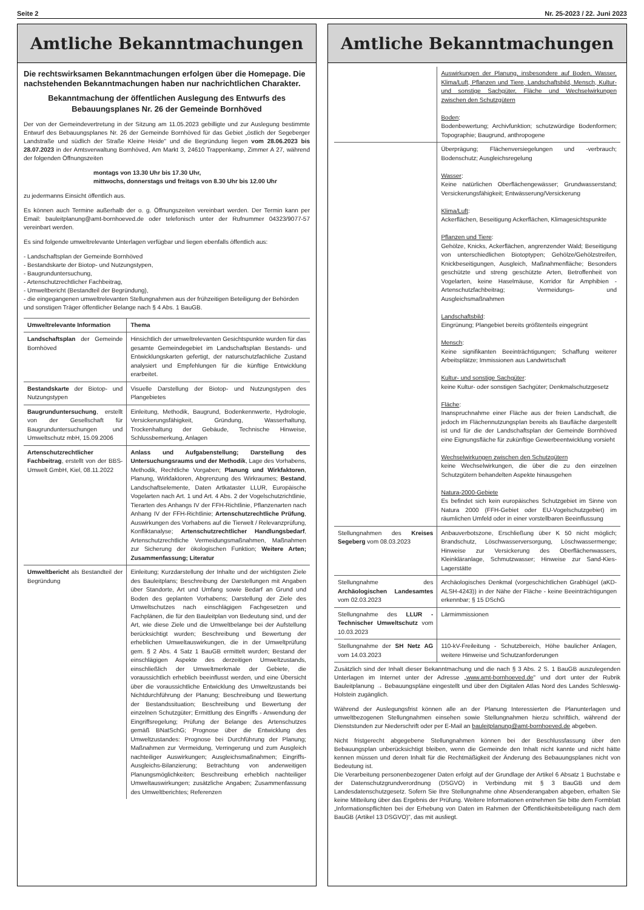Seite 2 Nr. 25-2023 / 22. Juni 2023
Amtliche Bekanntmachungen
Die rechtswirksamen Bekanntmachungen erfolgen über die Homepage. Die nachstehenden Bekanntmachungen haben nur nachrichtlichen Charakter.
Bekanntmachung der öffentlichen Auslegung des Entwurfs des Bebauungsplanes Nr. 26 der Gemeinde Bornhöved
Der von der Gemeindevertretung in der Sitzung am 11.05.2023 gebilligte und zur Auslegung bestimmte Entwurf des Bebauungsplanes Nr. 26 der Gemeinde Bornhöved für das Gebiet „östlich der Segeberger Landstraße und südlich der Straße Kleine Heide" und die Begründung liegen vom 28.06.2023 bis 28.07.2023 in der Amtsverwaltung Bornhöved, Am Markt 3, 24610 Trappenkamp, Zimmer A 27, während der folgenden Öffnungszeiten
montags von 13.30 Uhr bis 17.30 Uhr,
mittwochs, donnerstags und freitags von 8.30 Uhr bis 12.00 Uhr
zu jedermanns Einsicht öffentlich aus.
Es können auch Termine außerhalb der o. g. Öffnungszeiten vereinbart werden. Der Termin kann per Email: bauleitplanung@amt-bornhoeved.de oder telefonisch unter der Rufnummer 04323/9077-57 vereinbart werden.
Es sind folgende umweltrelevante Unterlagen verfügbar und liegen ebenfalls öffentlich aus:
- Landschaftsplan der Gemeinde Bornhöved
- Bestandskarte der Biotop- und Nutzungstypen,
- Baugrunduntersuchung,
- Artenschutzrechtlicher Fachbeitrag,
- Umweltbericht (Bestandteil der Begründung),
- die eingegangenen umweltrelevanten Stellungnahmen aus der frühzeitigen Beteiligung der Behörden und sonstigen Träger öffentlicher Belange nach § 4 Abs. 1 BauGB.
| Umweltrelevante Information | Thema |
| --- | --- |
| Landschaftsplan der Gemeinde Bornhöved | Hinsichtlich der umweltrelevanten Gesichtspunkte wurden für das gesamte Gemeindegebiet im Landschaftsplan Bestands- und Entwicklungskarten gefertigt, der naturschutzfachliche Zustand analysiert und Empfehlungen für die künftige Entwicklung erarbeitet. |
| Bestandskarte der Biotop- und Nutzungstypen | Visuelle Darstellung der Biotop- und Nutzungstypen des Plangebietes |
| Baugrunduntersuchung , erstellt von der Gesellschaft für Baugrunduntersuchungen und Umweltschutz mbH, 15.09.2006 | Einleitung, Methodik, Baugrund, Bodenkennwerte, Hydrologie, Versickerungsfähigkeit, Gründung, Wasserhaltung, Trockenhaltung der Gebäude, Technische Hinweise, Schlussbemerkung, Anlagen |
| Artenschutzrechtlicher Fachbeitrag , erstellt von der BBS-Umwelt GmbH, Kiel, 08.11.2022 | Anlass und Aufgabenstellung; Darstellung des Untersuchungsraums und der Methodik , Lage des Vorhabens, Methodik, Rechtliche Vorgaben; Planung und Wirkfaktoren , Planung, Wirkfaktoren, Abgrenzung des Wirkraumes; Bestand , Landschaftselemente, Daten Artkataster LLUR, Europäische Vogelarten nach Art. 1 und Art. 4 Abs. 2 der Vogelschutzrichtlinie, Tierarten des Anhangs IV der FFH-Richtlinie, Pflanzenarten nach Anhang IV der FFH-Richtlinie; Artenschutzrechtliche Prüfung , Auswirkungen des Vorhabens auf die Tierwelt / Relevanzprüfung, Konfliktanalyse; Artenschutzrechtlicher Handlungsbedarf , Artenschutzrechtliche Vermeidungsmaßnahmen, Maßnahmen zur Sicherung der ökologischen Funktion; Weitere Arten; Zusammenfassung; Literatur |
| Umweltbericht als Bestandteil der Begründung | Einleitung; Kurzdarstellung der Inhalte und der wichtigsten Ziele des Bauleitplans; Beschreibung der Darstellungen mit Angaben über Standorte, Art und Umfang sowie Bedarf an Grund und Boden des geplanten Vorhabens; Darstellung der Ziele des Umweltschutzes nach einschlägigen Fachgesetzen und Fachplänen, die für den Bauleitplan von Bedeutung sind, und der Art, wie diese Ziele und die Umweltbelange bei der Aufstellung berücksichtigt wurden; Beschreibung und Bewertung der erheblichen Umweltauswirkungen, die in der Umweltprüfung gem. § 2 Abs. 4 Satz 1 BauGB ermittelt wurden; Bestand der einschlägigen Aspekte des derzeitigen Umweltzustands, einschließlich der Umweltmerkmale der Gebiete, die voraussichtlich erheblich beeinflusst werden, und eine Übersicht über die voraussichtliche Entwicklung des Umweltzustands bei Nichtdurchführung der Planung; Beschreibung und Bewertung der Bestandssituation; Beschreibung und Bewertung der einzelnen Schutzgüter; Ermittlung des Eingriffs - Anwendung der Eingriffsregelung; Prüfung der Belange des Artenschutzes gemäß BNatSchG; Prognose über die Entwicklung des Umweltzustandes: Prognose bei Durchführung der Planung; Maßnahmen zur Vermeidung, Verringerung und zum Ausgleich nachteiliger Auswirkungen; Ausgleichsmaßnahmen; Eingriffs-Ausgleichs-Bilanzierung; Betrachtung von anderweitigen Planungsmöglichkeiten; Beschreibung erheblich nachteiliger Umweltauswirkungen; zusätzliche Angaben; Zusammenfassung des Umweltberichtes; Referenzen |
Amtliche Bekanntmachungen
| | Auswirkungen der Planung, insbesondere auf Boden, Wasser, Klima/Luft, Pflanzen und Tiere, Landschaftsbild, Mensch, Kultur- und sonstige Sachgüter, Fläche und Wechselwirkungen zwischen den Schutzgütern Boden : Bodenbewertung; Archivfunktion; schutzwürdige Bodenformen; Topographie; Baugrund, anthropogene |
| | Überprägung; Flächenversiegelungen und -verbrauch; Bodenschutz; Ausgleichsregelung Wasser : Keine natürlichen Oberflächengewässer; Grundwasserstand; Versickerungsfähigkeit; Entwässerung/Versickerung Klima/Luft : Ackerflächen, Beseitigung Ackerflächen, Klimagesichtspunkte Pflanzen und Tiere : Gehölze, Knicks, Ackerflächen, angrenzender Wald; Beseitigung von unterschiedlichen Biotoptypen; Gehölze/Gehölzstreifen, Knickbeseitigungen, Ausgleich, Maßnahmenfläche; Besonders geschützte und streng geschützte Arten, Betroffenheit von Vogelarten, keine Haselmäuse, Korridor für Amphibien - Artenschutzfachbeitrag; Vermeidungs- und Ausgleichsmaßnahmen Landschaftsbild : Eingrünung; Plangebiet bereits größtenteils eingegrünt Mensch : Keine signifikanten Beeinträchtigungen; Schaffung weiterer Arbeitsplätze; Immissionen aus Landwirtschaft Kultur- und sonstige Sachgüter : keine Kultur- oder sonstigen Sachgüter; Denkmalschutzgesetz Fläche : Inanspruchnahme einer Fläche aus der freien Landschaft, die jedoch im Flächennutzungsplan bereits als Baufläche dargestellt ist und für die der Landschaftsplan der Gemeinde Bornhöved eine Eignungsfläche für zukünftige Gewerbeentwicklung vorsieht Wechselwirkungen zwischen den Schutzgütern keine Wechselwirkungen, die über die zu den einzelnen Schutzgütern behandelten Aspekte hinausgehen Natura-2000-Gebiete Es befindet sich kein europäisches Schutzgebiet im Sinne von Natura 2000 (FFH-Gebiet oder EU-Vogelschutzgebiet) im räumlichen Umfeld oder in einer vorstellbaren Beeinflussung |
| Stellungnahmen des Kreises Segeberg vom 08.03.2023 | Anbauverbotszone, Erschließung über K 50 nicht möglich; Brandschutz, Löschwasserversorgung, Löschwassermenge; Hinweise zur Versickerung des Oberflächenwassers, Kleinkläranlage, Schmutzwasser; Hinweise zur Sand-Kies-Lagerstätte |
| Stellungnahme des Archäologischen Landesamtes vom 02.03.2023 | Archäologisches Denkmal (vorgeschichtlichen Grabhügel (aKD-ALSH-4243)) in der Nähe der Fläche - keine Beeinträchtigungen erkennbar; § 15 DSchG |
| Stellungnahme des LLUR - Technischer Umweltschutz vom 10.03.2023 | Lärmimmissionen |
| Stellungnahme der SH Netz AG vom 14.03.2023 | 110-kV-Freileitung - Schutzbereich, Höhe baulicher Anlagen, weitere Hinweise und Schutzanforderungen |
Zusätzlich sind der Inhalt dieser Bekanntmachung und die nach § 3 Abs. 2 S. 1 BauGB auszulegenden Unterlagen im Internet unter der Adresse „www.amt-bornhoeved.de" und dort unter der Rubrik Bauleitplanung → Bebauungspläne eingestellt und über den Digitalen Atlas Nord des Landes Schleswig-Holstein zugänglich.
Während der Auslegungsfrist können alle an der Planung Interessierten die Planunterlagen und umweltbezogenen Stellungnahmen einsehen sowie Stellungnahmen hierzu schriftlich, während der Dienststunden zur Niederschrift oder per E-Mail an bauleitplanung@amt-bornhoeved.de abgeben.
Nicht fristgerecht abgegebene Stellungnahmen können bei der Beschlussfassung über den Bebauungsplan unberücksichtigt bleiben, wenn die Gemeinde den Inhalt nicht kannte und nicht hätte kennen müssen und deren Inhalt für die Rechtmäßigkeit der Änderung des Bebauungsplanes nicht von Bedeutung ist.
Die Verarbeitung personenbezogener Daten erfolgt auf der Grundlage der Artikel 6 Absatz 1 Buchstabe e der Datenschutzgrundverordnung (DSGVO) in Verbindung mit § 3 BauGB und dem Landesdatenschutzgesetz. Sofern Sie Ihre Stellungnahme ohne Absenderangaben abgeben, erhalten Sie keine Mitteilung über das Ergebnis der Prüfung. Weitere Informationen entnehmen Sie bitte dem Formblatt „Informationspflichten bei der Erhebung von Daten im Rahmen der Öffentlichkeitsbeteiligung nach dem BauGB (Artikel 13 DSGVO)", das mit ausliegt.